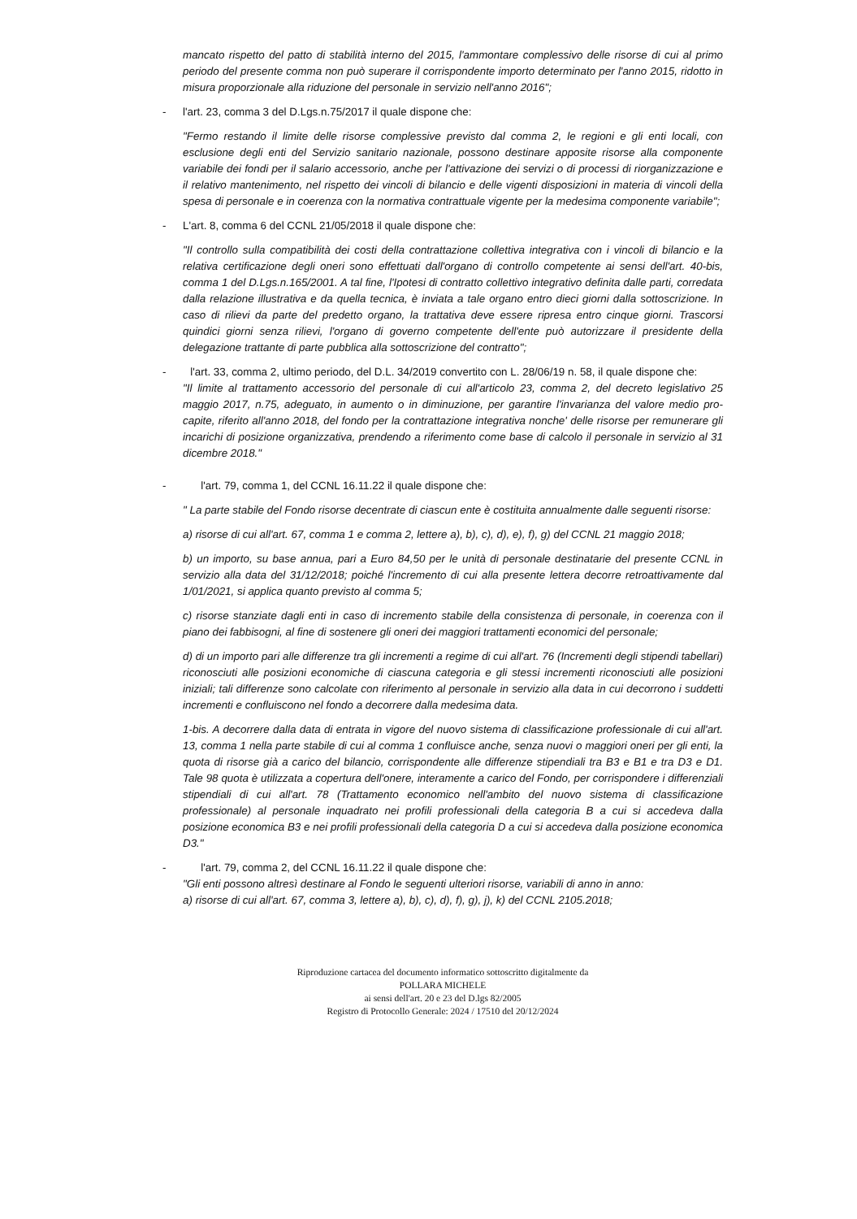mancato rispetto del patto di stabilità interno del 2015, l'ammontare complessivo delle risorse di cui al primo periodo del presente comma non può superare il corrispondente importo determinato per l'anno 2015, ridotto in misura proporzionale alla riduzione del personale in servizio nell'anno 2016";
- l'art. 23, comma 3 del D.Lgs.n.75/2017 il quale dispone che:
"Fermo restando il limite delle risorse complessive previsto dal comma 2, le regioni e gli enti locali, con esclusione degli enti del Servizio sanitario nazionale, possono destinare apposite risorse alla componente variabile dei fondi per il salario accessorio, anche per l'attivazione dei servizi o di processi di riorganizzazione e il relativo mantenimento, nel rispetto dei vincoli di bilancio e delle vigenti disposizioni in materia di vincoli della spesa di personale e in coerenza con la normativa contrattuale vigente per la medesima componente variabile";
- L'art. 8, comma 6 del CCNL 21/05/2018 il quale dispone che:
"Il controllo sulla compatibilità dei costi della contrattazione collettiva integrativa con i vincoli di bilancio e la relativa certificazione degli oneri sono effettuati dall'organo di controllo competente ai sensi dell'art. 40-bis, comma 1 del D.Lgs.n.165/2001. A tal fine, l'Ipotesi di contratto collettivo integrativo definita dalle parti, corredata dalla relazione illustrativa e da quella tecnica, è inviata a tale organo entro dieci giorni dalla sottoscrizione. In caso di rilievi da parte del predetto organo, la trattativa deve essere ripresa entro cinque giorni. Trascorsi quindici giorni senza rilievi, l'organo di governo competente dell'ente può autorizzare il presidente della delegazione trattante di parte pubblica alla sottoscrizione del contratto";
- l'art. 33, comma 2, ultimo periodo, del D.L. 34/2019 convertito con L. 28/06/19 n. 58, il quale dispone che:
"Il limite al trattamento accessorio del personale di cui all'articolo 23, comma 2, del decreto legislativo 25 maggio 2017, n.75, adeguato, in aumento o in diminuzione, per garantire l'invarianza del valore medio pro-capite, riferito all'anno 2018, del fondo per la contrattazione integrativa nonche' delle risorse per remunerare gli incarichi di posizione organizzativa, prendendo a riferimento come base di calcolo il personale in servizio al 31 dicembre 2018."
- l'art. 79, comma 1, del CCNL 16.11.22 il quale dispone che:
" La parte stabile del Fondo risorse decentrate di ciascun ente è costituita annualmente dalle seguenti risorse:
a) risorse di cui all'art. 67, comma 1 e comma 2, lettere a), b), c), d), e), f), g) del CCNL 21 maggio 2018;
b) un importo, su base annua, pari a Euro 84,50 per le unità di personale destinatarie del presente CCNL in servizio alla data del 31/12/2018; poiché l'incremento di cui alla presente lettera decorre retroattivamente dal 1/01/2021, si applica quanto previsto al comma 5;
c) risorse stanziate dagli enti in caso di incremento stabile della consistenza di personale, in coerenza con il piano dei fabbisogni, al fine di sostenere gli oneri dei maggiori trattamenti economici del personale;
d) di un importo pari alle differenze tra gli incrementi a regime di cui all'art. 76 (Incrementi degli stipendi tabellari) riconosciuti alle posizioni economiche di ciascuna categoria e gli stessi incrementi riconosciuti alle posizioni iniziali; tali differenze sono calcolate con riferimento al personale in servizio alla data in cui decorrono i suddetti incrementi e confluiscono nel fondo a decorrere dalla medesima data.
1-bis. A decorrere dalla data di entrata in vigore del nuovo sistema di classificazione professionale di cui all'art. 13, comma 1 nella parte stabile di cui al comma 1 confluisce anche, senza nuovi o maggiori oneri per gli enti, la quota di risorse già a carico del bilancio, corrispondente alle differenze stipendiali tra B3 e B1 e tra D3 e D1. Tale 98 quota è utilizzata a copertura dell'onere, interamente a carico del Fondo, per corrispondere i differenziali stipendiali di cui all'art. 78 (Trattamento economico nell'ambito del nuovo sistema di classificazione professionale) al personale inquadrato nei profili professionali della categoria B a cui si accedeva dalla posizione economica B3 e nei profili professionali della categoria D a cui si accedeva dalla posizione economica D3."
- l'art. 79, comma 2, del CCNL 16.11.22 il quale dispone che:
"Gli enti possono altresì destinare al Fondo le seguenti ulteriori risorse, variabili di anno in anno:
a) risorse di cui all'art. 67, comma 3, lettere a), b), c), d), f), g), j), k) del CCNL 2105.2018;
Riproduzione cartacea del documento informatico sottoscritto digitalmente da
POLLARA MICHELE
ai sensi dell'art. 20 e 23 del D.lgs 82/2005
Registro di Protocollo Generale: 2024 / 17510 del 20/12/2024